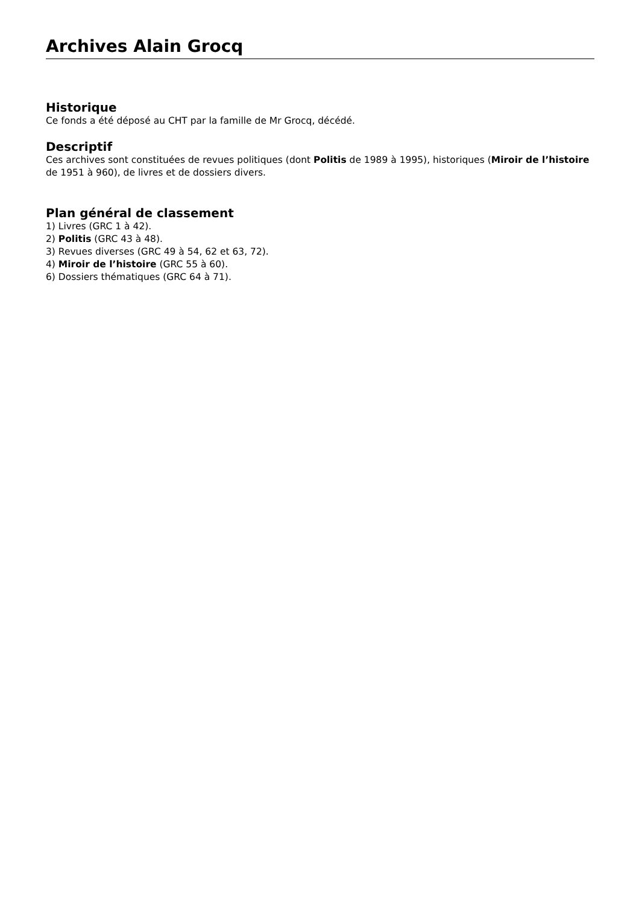Archives Alain Grocq
Historique
Ce fonds a été déposé au CHT par la famille de Mr Grocq, décédé.
Descriptif
Ces archives sont constituées de revues politiques (dont Politis de 1989 à 1995), historiques (Miroir de l’histoire de 1951 à 960), de livres et de dossiers divers.
Plan général de classement
1) Livres (GRC 1 à 42).
2) Politis (GRC 43 à 48).
3) Revues diverses (GRC 49 à 54, 62 et 63, 72).
4) Miroir de l’histoire (GRC 55 à 60).
6) Dossiers thématiques (GRC 64 à 71).